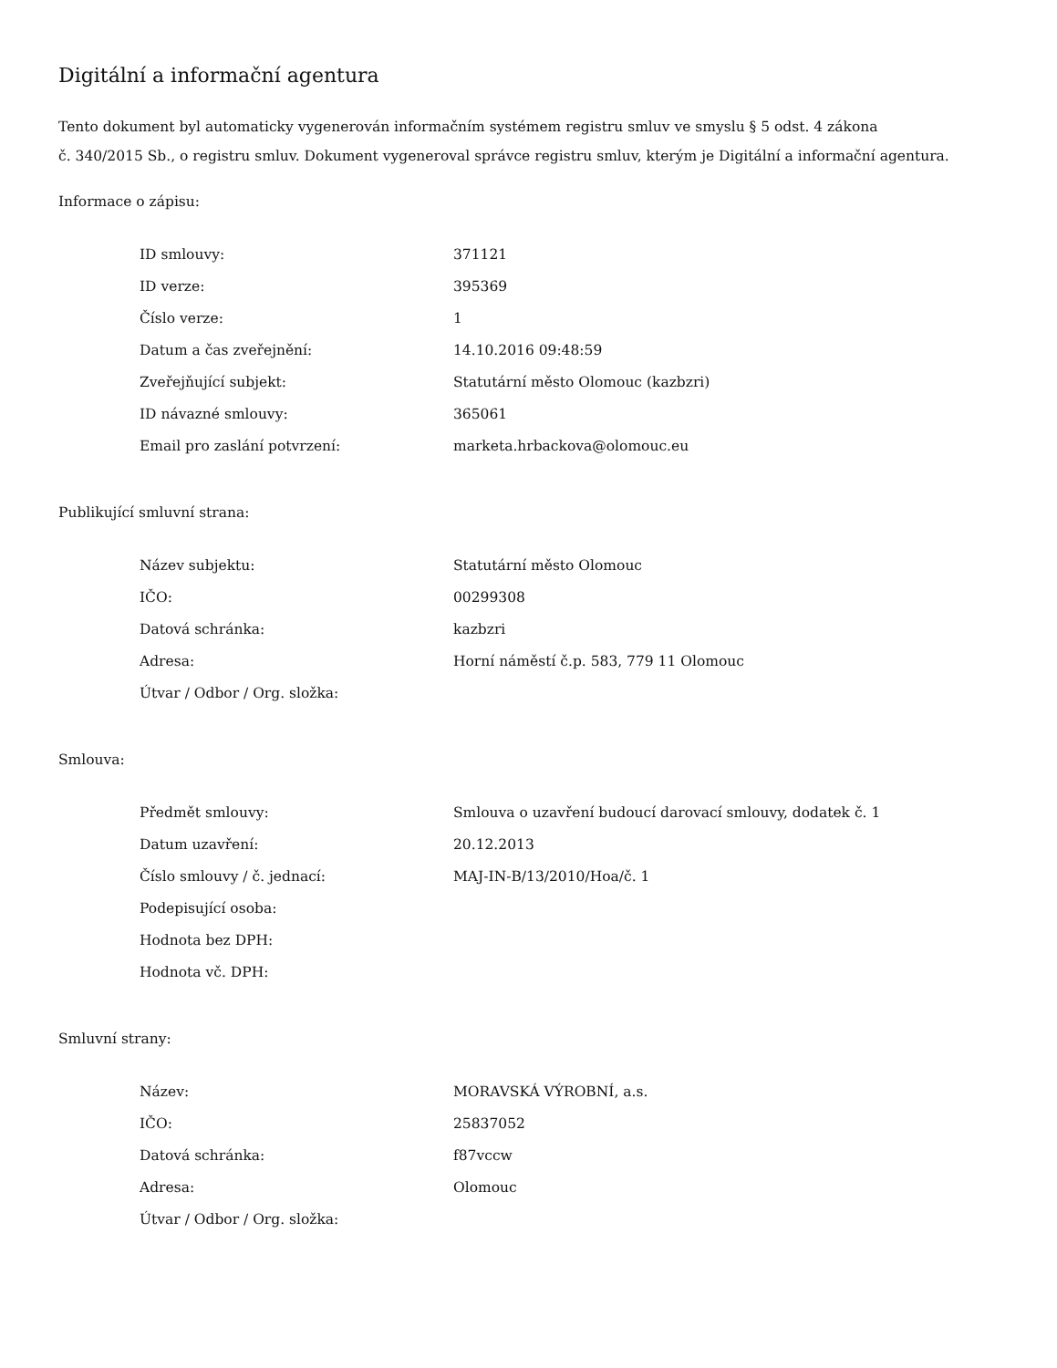Digitální a informační agentura
Tento dokument byl automaticky vygenerován informačním systémem registru smluv ve smyslu § 5 odst. 4 zákona
č. 340/2015 Sb., o registru smluv. Dokument vygeneroval správce registru smluv, kterým je Digitální a informační agentura.
Informace o zápisu:
| ID smlouvy: | 371121 |
| ID verze: | 395369 |
| Číslo verze: | 1 |
| Datum a čas zveřejnění: | 14.10.2016 09:48:59 |
| Zveřejňující subjekt: | Statutární město Olomouc (kazbzri) |
| ID návazné smlouvy: | 365061 |
| Email pro zaslání potvrzení: | marketa.hrbackova@olomouc.eu |
Publikující smluvní strana:
| Název subjektu: | Statutární město Olomouc |
| IČO: | 00299308 |
| Datová schránka: | kazbzri |
| Adresa: | Horní náměstí č.p. 583, 779 11 Olomouc |
| Útvar / Odbor / Org. složka: | |
Smlouva:
| Předmět smlouvy: | Smlouva o uzavření budoucí darovací smlouvy, dodatek č. 1 |
| Datum uzavření: | 20.12.2013 |
| Číslo smlouvy / č. jednací: | MAJ-IN-B/13/2010/Hoa/č. 1 |
| Podepisující osoba: | |
| Hodnota bez DPH: | |
| Hodnota vč. DPH: | |
Smluvní strany:
| Název: | MORAVSKÁ VÝROBNÍ, a.s. |
| IČO: | 25837052 |
| Datová schránka: | f87vccw |
| Adresa: | Olomouc |
| Útvar / Odbor / Org. složka: | |